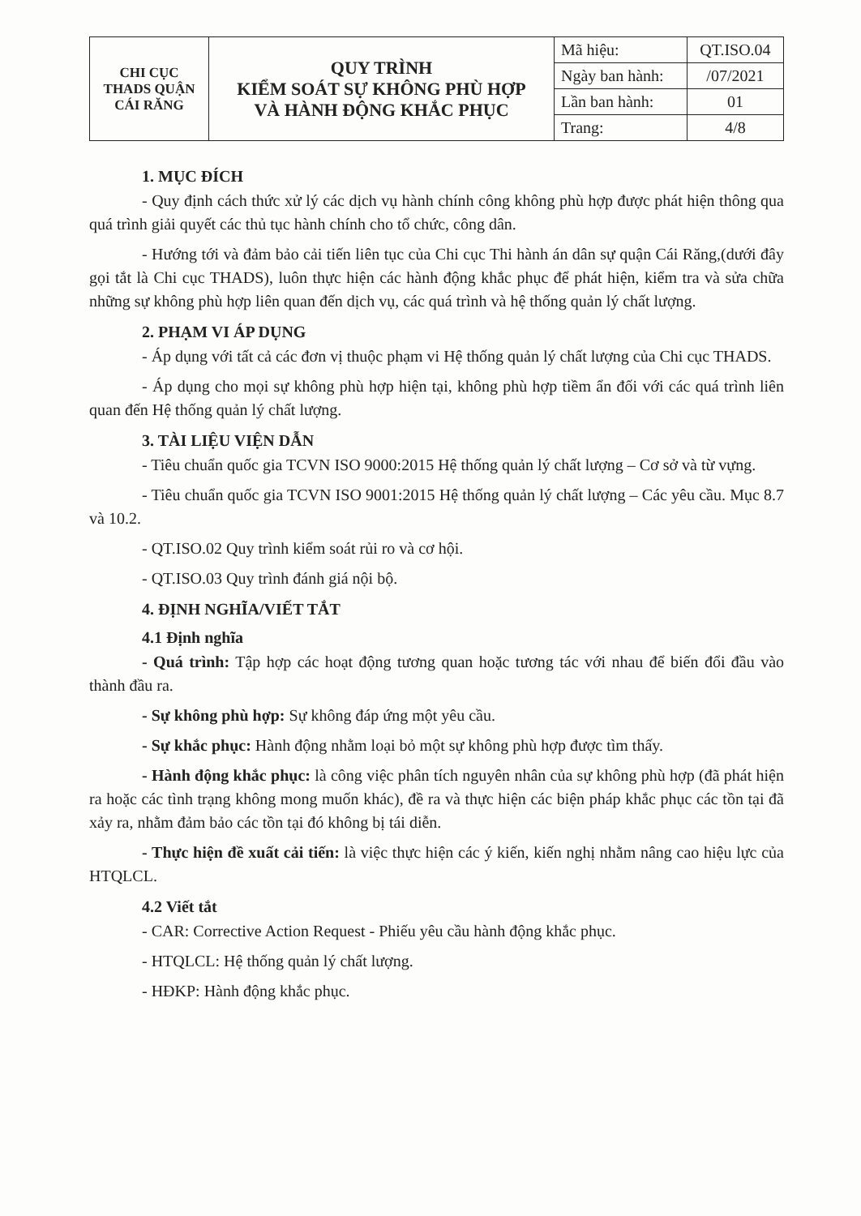| CHI CỤC THADS QUẬN CÁI RĂNG | QUY TRÌNH KIỂM SOÁT SỰ KHÔNG PHÙ HỢP VÀ HÀNH ĐỘNG KHẮC PHỤC | Mã hiệu: | QT.ISO.04 |
| | | Ngày ban hành: | /07/2021 |
| | | Lần ban hành: | 01 |
| | | Trang: | 4/8 |
1. MỤC ĐÍCH
- Quy định cách thức xử lý các dịch vụ hành chính công không phù hợp được phát hiện thông qua quá trình giải quyết các thủ tục hành chính cho tổ chức, công dân.
- Hướng tới và đảm bảo cải tiến liên tục của Chi cục Thi hành án dân sự quận Cái Răng,(dưới đây gọi tắt là Chi cục THADS), luôn thực hiện các hành động khắc phục để phát hiện, kiểm tra và sửa chữa những sự không phù hợp liên quan đến dịch vụ, các quá trình và hệ thống quản lý chất lượng.
2. PHẠM VI ÁP DỤNG
- Áp dụng với tất cả các đơn vị thuộc phạm vi Hệ thống quản lý chất lượng của Chi cục THADS.
- Áp dụng cho mọi sự không phù hợp hiện tại, không phù hợp tiềm ẩn đối với các quá trình liên quan đến Hệ thống quản lý chất lượng.
3. TÀI LIỆU VIỆN DẪN
- Tiêu chuẩn quốc gia TCVN ISO 9000:2015 Hệ thống quản lý chất lượng – Cơ sở và từ vựng.
- Tiêu chuẩn quốc gia TCVN ISO 9001:2015 Hệ thống quản lý chất lượng – Các yêu cầu. Mục 8.7 và 10.2.
- QT.ISO.02 Quy trình kiểm soát rủi ro và cơ hội.
- QT.ISO.03 Quy trình đánh giá nội bộ.
4. ĐỊNH NGHĨA/VIẾT TẮT
4.1 Định nghĩa
- Quá trình: Tập hợp các hoạt động tương quan hoặc tương tác với nhau để biến đổi đầu vào thành đầu ra.
- Sự không phù hợp: Sự không đáp ứng một yêu cầu.
- Sự khắc phục: Hành động nhằm loại bỏ một sự không phù hợp được tìm thấy.
- Hành động khắc phục: là công việc phân tích nguyên nhân của sự không phù hợp (đã phát hiện ra hoặc các tình trạng không mong muốn khác), đề ra và thực hiện các biện pháp khắc phục các tồn tại đã xảy ra, nhằm đảm bảo các tồn tại đó không bị tái diễn.
- Thực hiện đề xuất cải tiến: là việc thực hiện các ý kiến, kiến nghị nhằm nâng cao hiệu lực của HTQLCL.
4.2 Viết tắt
- CAR: Corrective Action Request - Phiếu yêu cầu hành động khắc phục.
- HTQLCL: Hệ thống quản lý chất lượng.
- HĐKP: Hành động khắc phục.